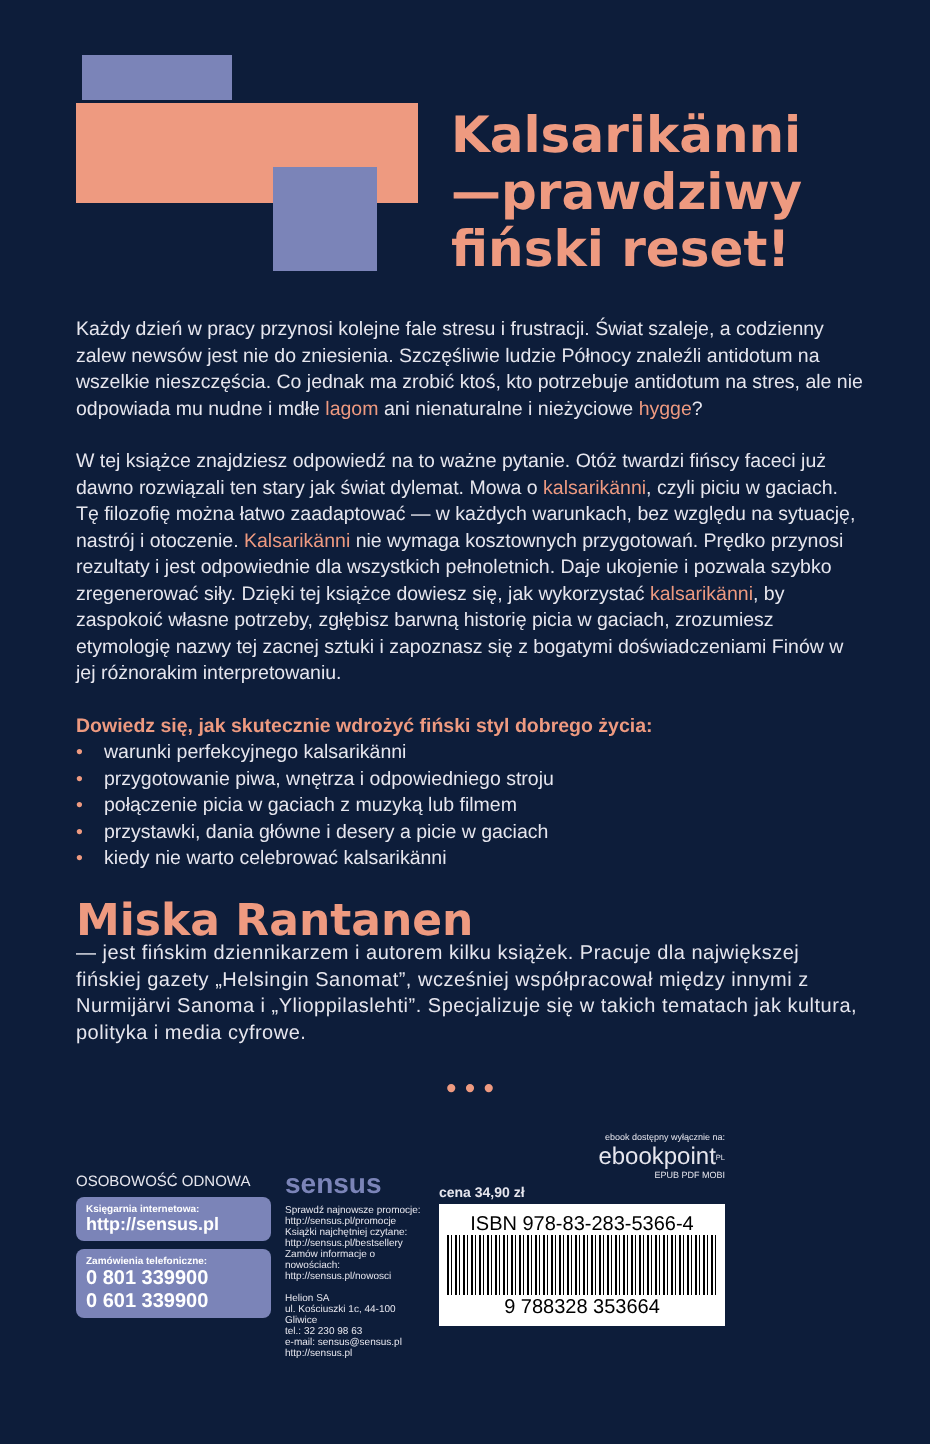Kalsarikänni
—prawdziwy
fiński reset!
Każdy dzień w pracy przynosi kolejne fale stresu i frustracji. Świat szaleje, a codzienny zalew newsów jest nie do zniesienia. Szczęśliwie ludzie Północy znaleźli antidotum na wszelkie nieszczęścia. Co jednak ma zrobić ktoś, kto potrzebuje antidotum na stres, ale nie odpowiada mu nudne i mdłe lagom ani nienaturalne i nieżyciowe hygge?
W tej książce znajdziesz odpowiedź na to ważne pytanie. Otóż twardzi fińscy faceci już dawno rozwiązali ten stary jak świat dylemat. Mowa o kalsarikänni, czyli piciu w gaciach. Tę filozofię można łatwo zaadaptować — w każdych warunkach, bez względu na sytuację, nastrój i otoczenie. Kalsarikänni nie wymaga kosztownych przygotowań. Prędko przynosi rezultaty i jest odpowiednie dla wszystkich pełnoletnich. Daje ukojenie i pozwala szybko zregenerować siły. Dzięki tej książce dowiesz się, jak wykorzystać kalsarikänni, by zaspokoić własne potrzeby, zgłębisz barwną historię picia w gaciach, zrozumiesz etymologię nazwy tej zacnej sztuki i zapoznasz się z bogatymi doświadczeniami Finów w jej różnorakim interpretowaniu.
Dowiedz się, jak skutecznie wdrożyć fiński styl dobrego życia:
• warunki perfekcyjnego kalsarikänni
• przygotowanie piwa, wnętrza i odpowiedniego stroju
• połączenie picia w gaciach z muzyką lub filmem
• przystawki, dania główne i desery a picie w gaciach
• kiedy nie warto celebrować kalsarikänni
Miska Rantanen
— jest fińskim dziennikarzem i autorem kilku książek. Pracuje dla największej fińskiej gazety „Helsingin Sanomat”, wcześniej współpracował między innymi z Nurmijärvi Sanoma i „Ylioppilaslehti”. Specjalizuje się w takich tematach jak kultura, polityka i media cyfrowe.
• • •
OSOBOWOŚĆ ODNOWA
Księgarnia internetowa:
http://sensus.pl
Zamówienia telefoniczne:
0 801 339900
0 601 339900
sensus
Sprawdź najnowsze promocje:
http://sensus.pl/promocje
Książki najchętniej czytane:
http://sensus.pl/bestsellery
Zamów informacje o nowościach:
http://sensus.pl/nowosci
Helion SA
ul. Kościuszki 1c, 44-100 Gliwice
tel.: 32 230 98 63
e-mail: sensus@sensus.pl
http://sensus.pl
ebook dostępny wyłącznie na:
ebookpoint<sup>PL</sup>
EPUB PDF MOBI
cena 34,90 zł
ISBN 978-83-283-5366-4
9 788328 353664